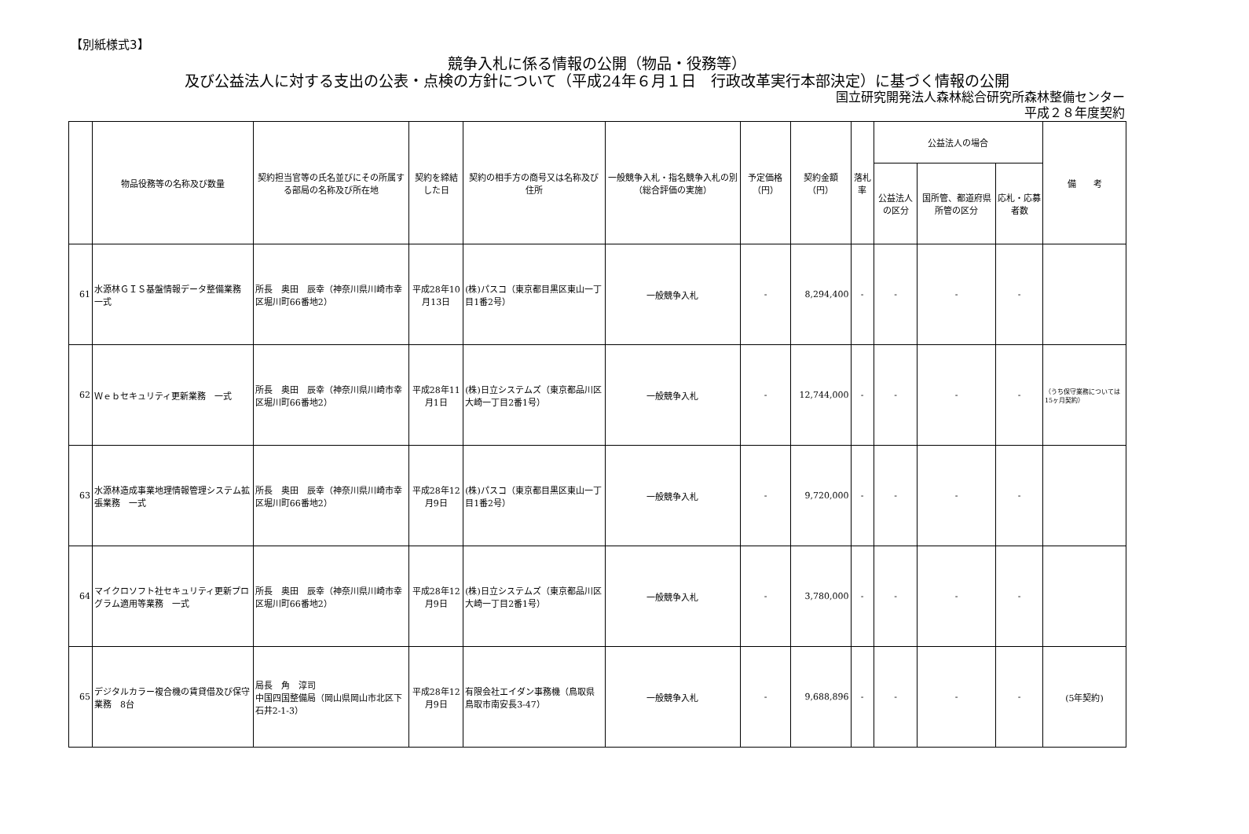【別紙様式3】
競争入札に係る情報の公開（物品・役務等）
及び公益法人に対する支出の公表・点検の方針について（平成24年６月１日　行政改革実行本部決定）に基づく情報の公開
国立研究開発法人森林総合研究所森林整備センター
平成２８年度契約
| | 物品役務等の名称及び数量 | 契約担当官等の氏名並びにその所属する部局の名称及び所在地 | 契約を締結した日 | 契約の相手方の商号又は名称及び住所 | 一般競争入札・指名競争入札の別（総合評価の実施） | 予定価格（円） | 契約金額（円） | 落札率 | 公益法人の場合 | | | 備 考 |
| --- | --- | --- | --- | --- | --- | --- | --- | --- | --- | --- | --- | --- |
| | | | | | | | | | 公益法人の区分 | 国所管、都道府県所管の区分 | 応札・応募者数 | |
| 61 | 水源林ＧＩＳ基盤情報データ整備業務 一式 | 所長 奥田 辰幸（神奈川県川崎市幸区堀川町66番地2） | 平成28年10月13日 | (株)パスコ（東京都目黒区東山一丁目1番2号） | 一般競争入札 | - | 8,294,400 | - | - | - | - | |
| 62 | Ｗｅｂセキュリティ更新業務 一式 | 所長 奥田 辰幸（神奈川県川崎市幸区堀川町66番地2） | 平成28年11月1日 | (株)日立システムズ（東京都品川区大崎一丁目2番1号） | 一般競争入札 | - | 12,744,000 | - | - | - | - | （うち保守業務については15ヶ月契約） |
| 63 | 水源林造成事業地理情報管理システム拡張業務 一式 | 所長 奥田 辰幸（神奈川県川崎市幸区堀川町66番地2） | 平成28年12月9日 | (株)パスコ（東京都目黒区東山一丁目1番2号） | 一般競争入札 | - | 9,720,000 | - | - | - | - | |
| 64 | マイクロソフト社セキュリティ更新プログラム適用等業務 一式 | 所長 奥田 辰幸（神奈川県川崎市幸区堀川町66番地2） | 平成28年12月9日 | (株)日立システムズ（東京都品川区大崎一丁目2番1号） | 一般競争入札 | - | 3,780,000 | - | - | - | - | |
| 65 | デジタルカラー複合機の賃貸借及び保守業務 8台 | 局長 角 淳司 中国四国整備局（岡山県岡山市北区下石井2-1-3） | 平成28年12月9日 | 有限会社エイダン事務機（鳥取県鳥取市南安長3-47） | 一般競争入札 | - | 9,688,896 | - | - | - | - | (5年契約) |